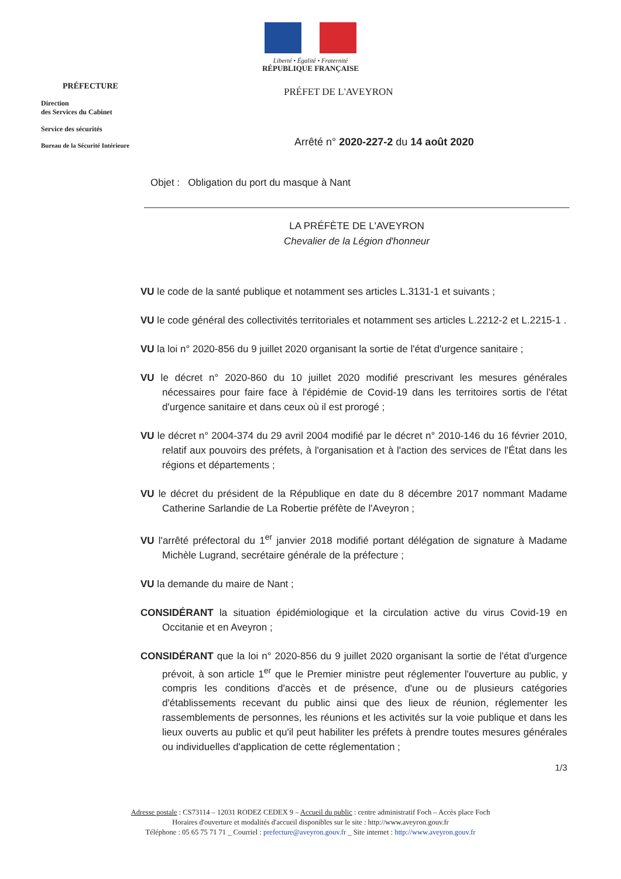Liberté • Égalité • Fraternité
RÉPUBLIQUE FRANÇAISE
PRÉFECTURE
Direction
des Services du Cabinet
Service des sécurités
Bureau de la Sécurité Intérieure
PRÉFET DE L'AVEYRON
Arrêté n° 2020-227-2 du 14 août 2020
Objet : Obligation du port du masque à Nant
LA PRÉFÈTE DE L'AVEYRON
Chevalier de la Légion d'honneur
VU le code de la santé publique et notamment ses articles L.3131-1 et suivants ;
VU le code général des collectivités territoriales et notamment ses articles L.2212-2 et L.2215-1 .
VU la loi n° 2020-856 du 9 juillet 2020 organisant la sortie de l'état d'urgence sanitaire ;
VU le décret n° 2020-860 du 10 juillet 2020 modifié prescrivant les mesures générales nécessaires pour faire face à l'épidémie de Covid-19 dans les territoires sortis de l'état d'urgence sanitaire et dans ceux où il est prorogé ;
VU le décret n° 2004-374 du 29 avril 2004 modifié par le décret n° 2010-146 du 16 février 2010, relatif aux pouvoirs des préfets, à l'organisation et à l'action des services de l'État dans les régions et départements ;
VU le décret du président de la République en date du 8 décembre 2017 nommant Madame Catherine Sarlandie de La Robertie préfète de l'Aveyron ;
VU l'arrêté préfectoral du 1<sup>er</sup> janvier 2018 modifié portant délégation de signature à Madame Michèle Lugrand, secrétaire générale de la préfecture ;
VU la demande du maire de Nant ;
CONSIDÉRANT la situation épidémiologique et la circulation active du virus Covid-19 en Occitanie et en Aveyron ;
CONSIDÉRANT que la loi n° 2020-856 du 9 juillet 2020 organisant la sortie de l'état d'urgence prévoit, à son article 1<sup>er</sup> que le Premier ministre peut réglementer l'ouverture au public, y compris les conditions d'accès et de présence, d'une ou de plusieurs catégories d'établissements recevant du public ainsi que des lieux de réunion, réglementer les rassemblements de personnes, les réunions et les activités sur la voie publique et dans les lieux ouverts au public et qu'il peut habiliter les préfets à prendre toutes mesures générales ou individuelles d'application de cette réglementation ;
1/3
Adresse postale : CS73114 – 12031 RODEZ CEDEX 9 – Accueil du public : centre administratif Foch – Accès place Foch
Horaires d'ouverture et modalités d'accueil disponibles sur le site : http://www.aveyron.gouv.fr
Téléphone : 05 65 75 71 71 _ Courriel : prefecture@aveyron.gouv.fr _ Site internet : http://www.aveyron.gouv.fr